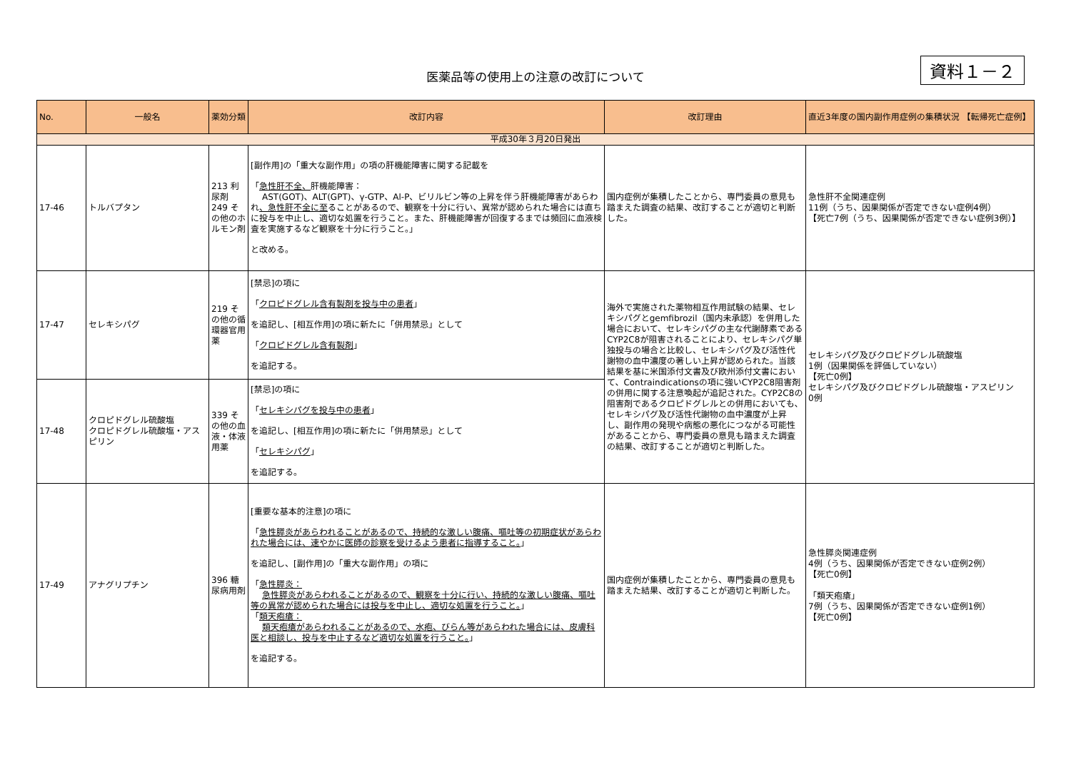医薬品等の使用上の注意の改訂について
資料１－２
| No. | 一般名 | 薬効分類 | 改訂内容 | 改訂理由 | 直近3年度の国内副作用症例の集積状況 【転帰死亡症例】 |
| --- | --- | --- | --- | --- | --- |
| 平成30年３月20日発出 | | | | | |
| 17-46 | トルバプタン | 213 利尿剤 249 その他のホルモン剤 | [副作用]の「重大な副作用」の項の肝機能障害に関する記載を 「 急性肝不全、 肝機能障害： AST(GOT)、ALT(GPT)、γ-GTP、Al-P、ビリルビン等の上昇を伴う肝機能障害があらわれ 、急性肝不全に至 ることがあるので、観察を十分に行い、異常が認められた場合には直ちに投与を中止し、適切な処置を行うこと。また、肝機能障害が回復するまでは頻回に血液検査を実施するなど観察を十分に行うこと。」 と改める。 | 国内症例が集積したことから、専門委員の意見も踏まえた調査の結果、改訂することが適切と判断した。 | 急性肝不全関連症例 11例（うち、因果関係が否定できない症例4例） 【死亡7例（うち、因果関係が否定できない症例3例）】 |
| 17-47 | セレキシパグ | 219 その他の循環器官用薬 | [禁忌]の項に 「 クロピドグレル含有製剤を投与中の患者 」 を追記し、[相互作用]の項に新たに「併用禁忌」として 「 クロピドグレル含有製剤 」 を追記する。 | 海外で実施された薬物相互作用試験の結果、セレキシパグとgemfibrozil（国内未承認）を併用した場合において、セレキシパグの主な代謝酵素であるCYP2C8が阻害されることにより、セレキシパグ単独投与の場合と比較し、セレキシパグ及び活性代謝物の血中濃度の著しい上昇が認められた。当該結果を基に米国添付文書及び欧州添付文書において、Contraindicationsの項に強いCYP2C8阻害剤の併用に関する注意喚起が追記された。CYP2C8の阻害剤であるクロピドグレルとの併用においても、セレキシパグ及び活性代謝物の血中濃度が上昇し、副作用の発現や病態の悪化につながる可能性があることから、専門委員の意見も踏まえた調査の結果、改訂することが適切と判断した。 | セレキシパグ及びクロピドグレル硫酸塩 1例（因果関係を評価していない） 【死亡0例】 セレキシパグ及びクロピドグレル硫酸塩・アスピリン 0例 |
| 17-48 | クロピドグレル硫酸塩 クロピドグレル硫酸塩・アスピリン | 339 その他の血液・体液用薬 | [禁忌]の項に 「 セレキシパグを投与中の患者 」 を追記し、[相互作用]の項に新たに「併用禁忌」として 「 セレキシパグ 」 を追記する。 | | |
| 17-49 | アナグリプチン | 396 糖尿病用剤 | [重要な基本的注意]の項に 「 急性膵炎があらわれることがあるので、持続的な激しい腹痛、嘔吐等の初期症状があらわれた場合には、速やかに医師の診察を受けるよう患者に指導すること。 」 を追記し、[副作用]の「重大な副作用」の項に 「 急性膵炎： 急性膵炎があらわれることがあるので、観察を十分に行い、持続的な激しい腹痛、嘔吐等の異常が認められた場合には投与を中止し、適切な処置を行うこと。 」 「 類天疱瘡： 類天疱瘡があらわれることがあるので、水疱、びらん等があらわれた場合には、皮膚科医と相談し、投与を中止するなど適切な処置を行うこと。 」 を追記する。 | 国内症例が集積したことから、専門委員の意見も踏まえた結果、改訂することが適切と判断した。 | 急性膵炎関連症例 4例（うち、因果関係が否定できない症例2例） 【死亡0例】 「類天疱瘡」 7例（うち、因果関係が否定できない症例1例） 【死亡0例】 |